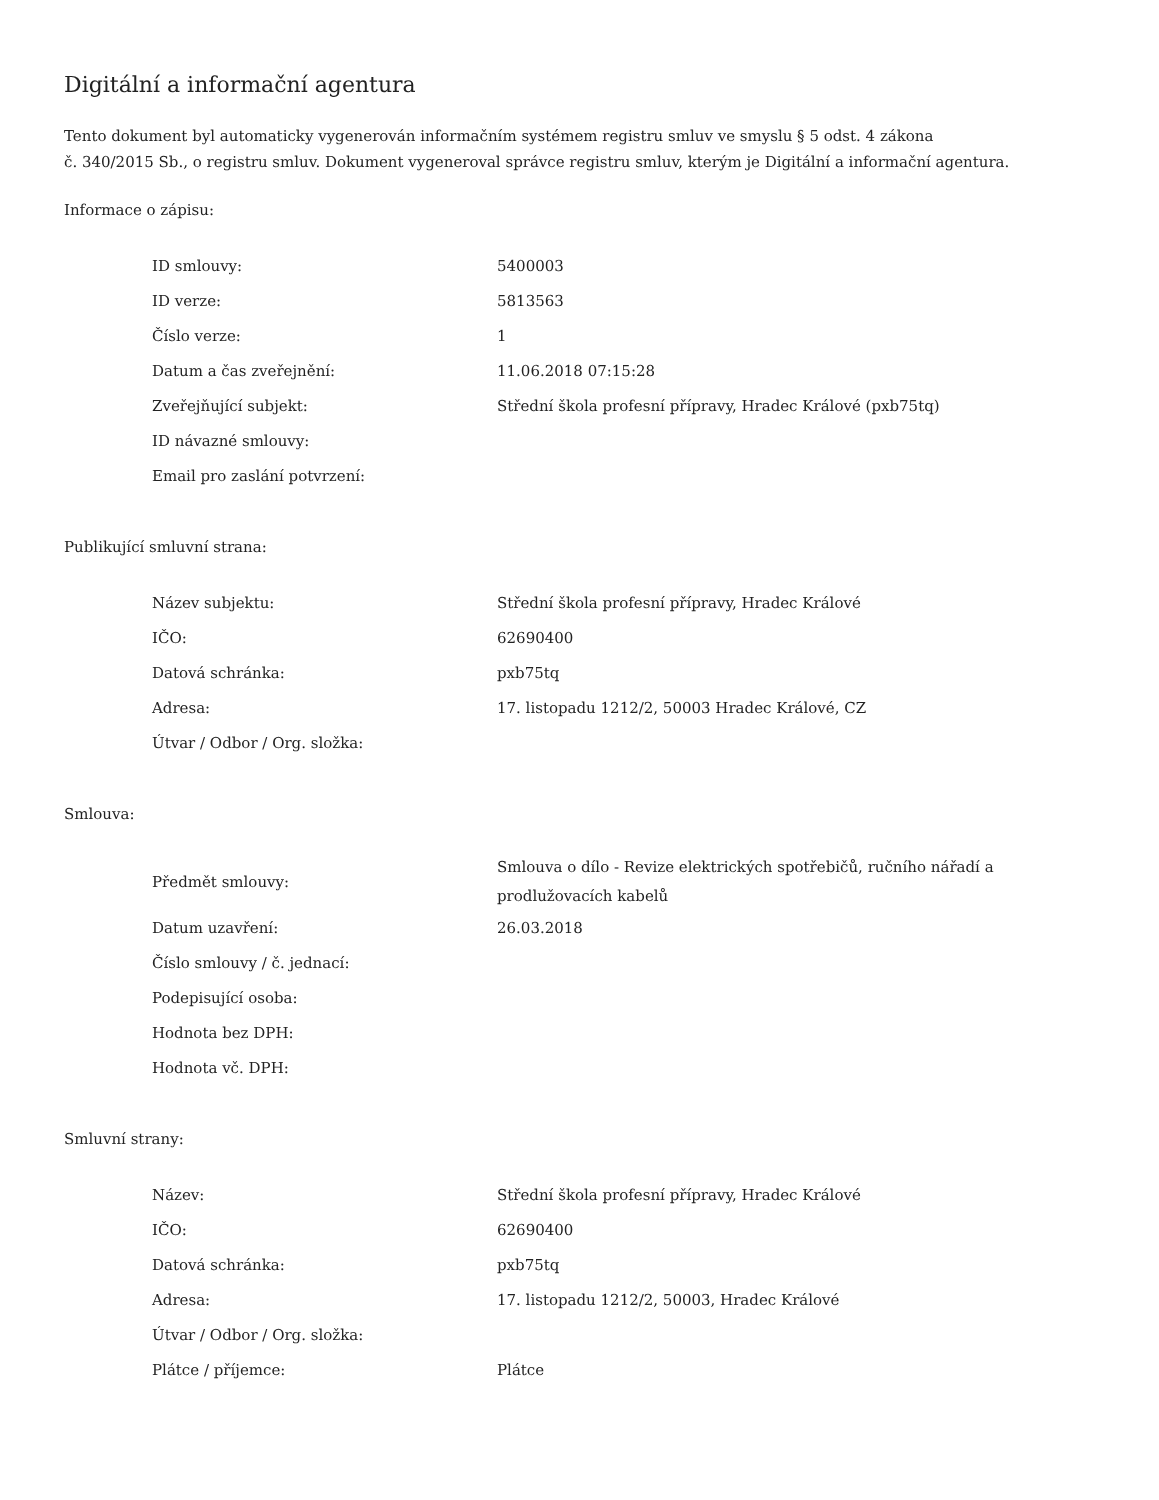Digitální a informační agentura
Tento dokument byl automaticky vygenerován informačním systémem registru smluv ve smyslu § 5 odst. 4 zákona
č. 340/2015 Sb., o registru smluv. Dokument vygeneroval správce registru smluv, kterým je Digitální a informační agentura.
Informace o zápisu:
| ID smlouvy: | 5400003 |
| ID verze: | 5813563 |
| Číslo verze: | 1 |
| Datum a čas zveřejnění: | 11.06.2018 07:15:28 |
| Zveřejňující subjekt: | Střední škola profesní přípravy, Hradec Králové (pxb75tq) |
| ID návazné smlouvy: | |
| Email pro zaslání potvrzení: | |
Publikující smluvní strana:
| Název subjektu: | Střední škola profesní přípravy, Hradec Králové |
| IČO: | 62690400 |
| Datová schránka: | pxb75tq |
| Adresa: | 17. listopadu 1212/2, 50003 Hradec Králové, CZ |
| Útvar / Odbor / Org. složka: | |
Smlouva:
| Předmět smlouvy: | Smlouva o dílo - Revize elektrických spotřebičů, ručního nářadí a prodlužovacích kabelů |
| Datum uzavření: | 26.03.2018 |
| Číslo smlouvy / č. jednací: | |
| Podepisující osoba: | |
| Hodnota bez DPH: | |
| Hodnota vč. DPH: | |
Smluvní strany:
| Název: | Střední škola profesní přípravy, Hradec Králové |
| IČO: | 62690400 |
| Datová schránka: | pxb75tq |
| Adresa: | 17. listopadu 1212/2, 50003, Hradec Králové |
| Útvar / Odbor / Org. složka: | |
| Plátce / příjemce: | Plátce |